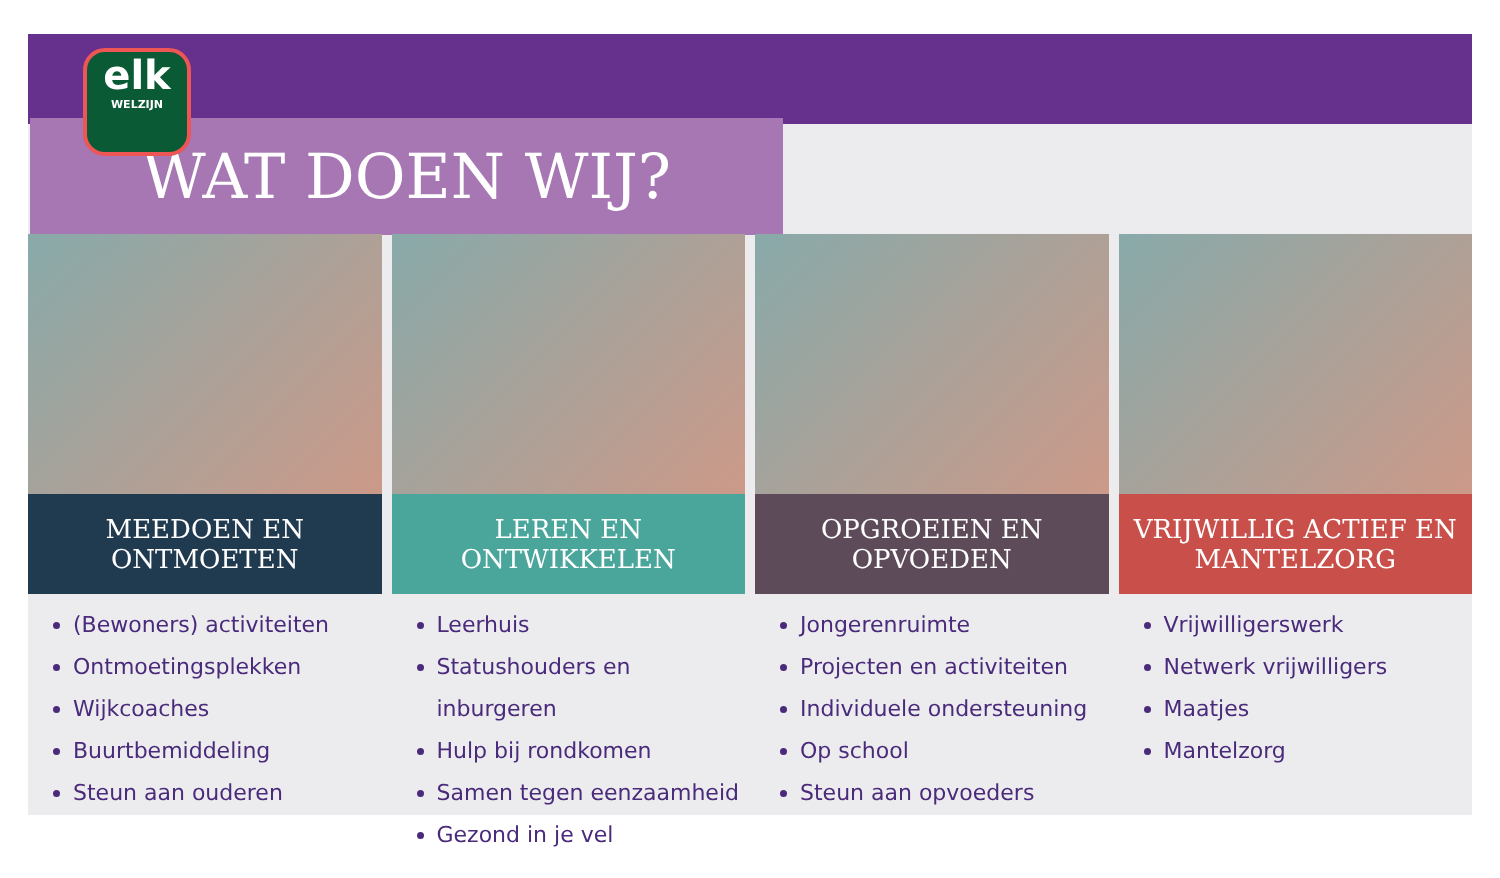elk
WELZIJN
WAT DOEN WIJ?
MEEDOEN EN
ONTMOETEN
(Bewoners) activiteiten
Ontmoetingsplekken
Wijkcoaches
Buurtbemiddeling
Steun aan ouderen
LEREN EN
ONTWIKKELEN
Leerhuis
Statushouders en inburgeren
Hulp bij rondkomen
Samen tegen eenzaamheid
Gezond in je vel
OPGROEIEN EN
OPVOEDEN
Jongerenruimte
Projecten en activiteiten
Individuele ondersteuning
Op school
Steun aan opvoeders
VRIJWILLIG ACTIEF EN
MANTELZORG
Vrijwilligerswerk
Netwerk vrijwilligers
Maatjes
Mantelzorg